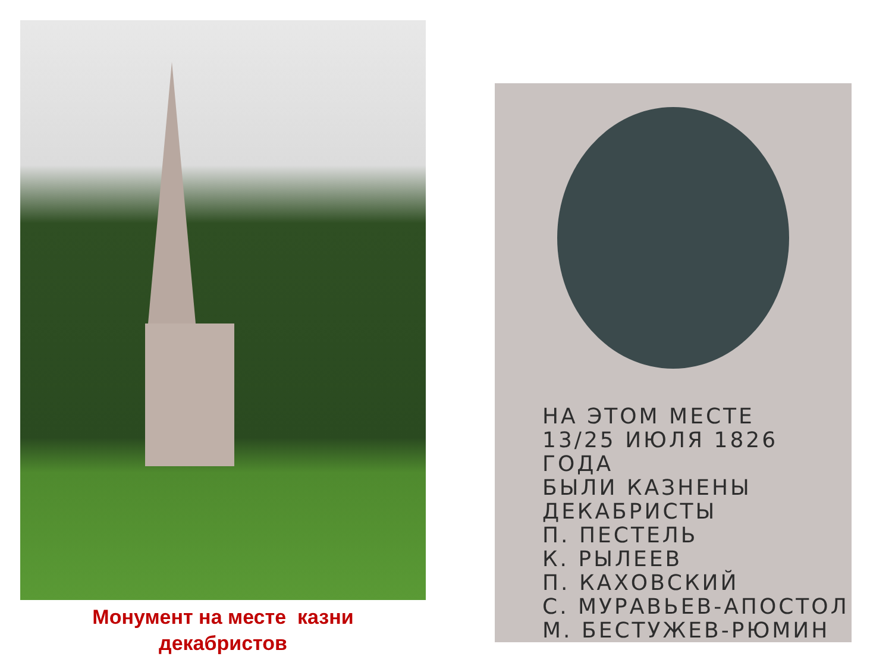Монумент на месте казни
декабристов
НА ЭТОМ МЕСТЕ
13/25 ИЮЛЯ 1826 ГОДА
БЫЛИ КАЗНЕНЫ
ДЕКАБРИСТЫ
П. ПЕСТЕЛЬ
К. РЫЛЕЕВ
П. КАХОВСКИЙ
С. МУРАВЬЕВ-АПОСТОЛ
М. БЕСТУЖЕВ-РЮМИН